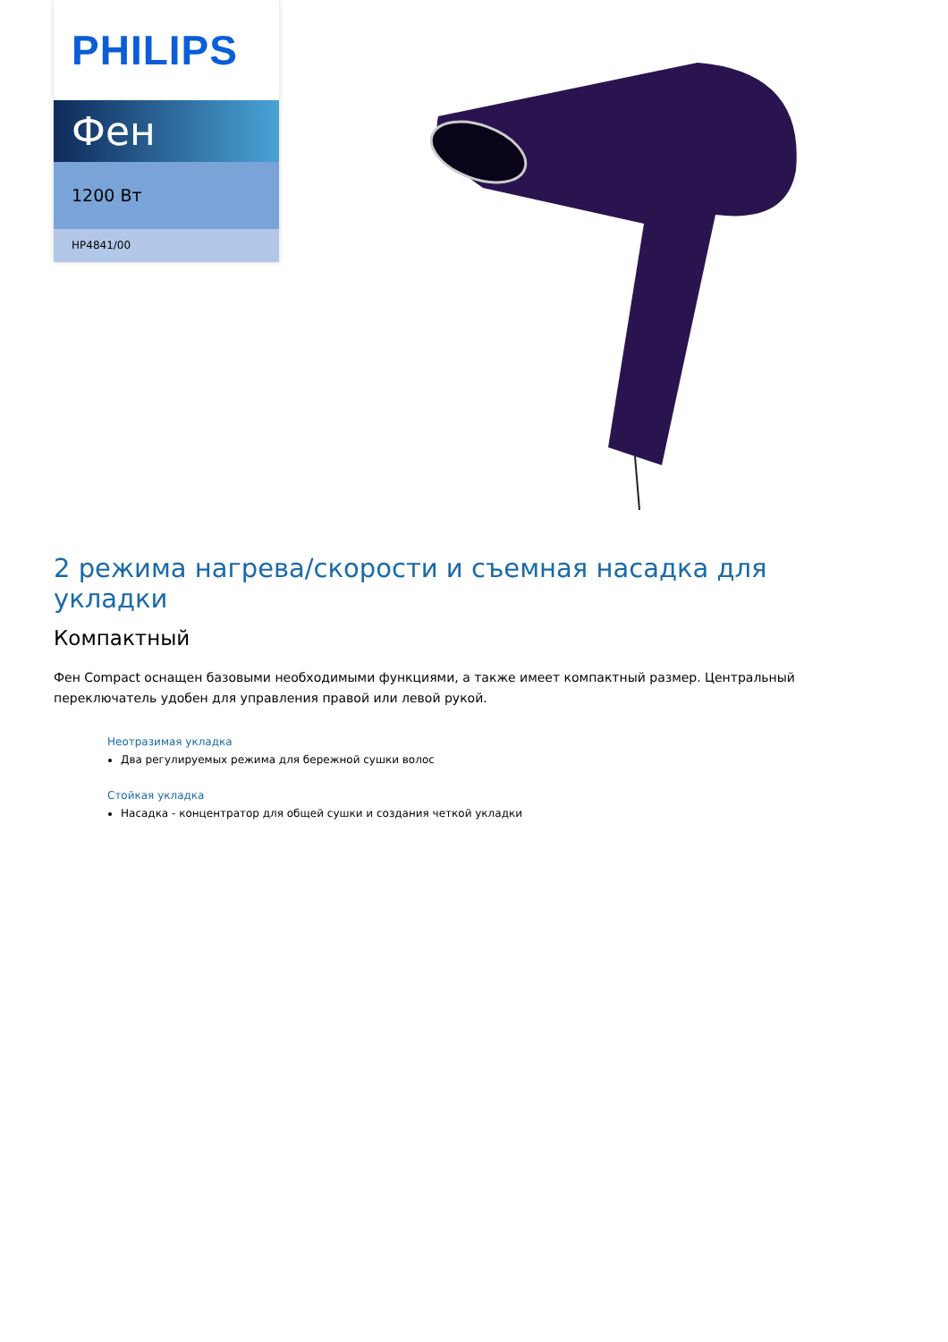PHILIPS
Фен
1200 Вт
HP4841/00
2 режима нагрева/скорости и съемная насадка для укладки
Компактный
Фен Compact оснащен базовыми необходимыми функциями, а также имеет компактный размер. Центральный переключатель удобен для управления правой или левой рукой.
Неотразимая укладка
Два регулируемых режима для бережной сушки волос
Стойкая укладка
Насадка - концентратор для общей сушки и создания четкой укладки